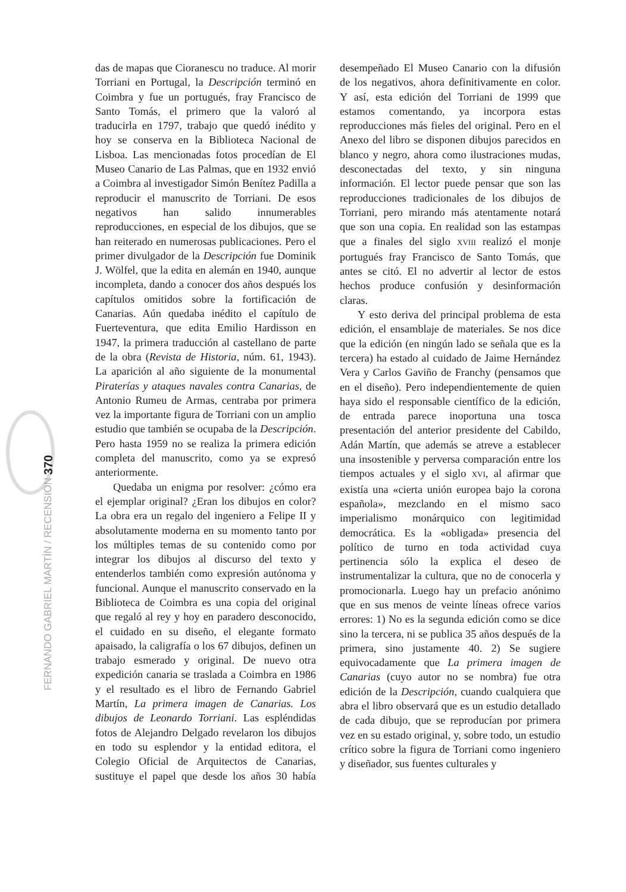FERNANDO GABRIEL MARTÍN / RECENSIÓN 370
das de mapas que Cioranescu no traduce. Al morir Torriani en Portugal, la Descripción terminó en Coimbra y fue un portugués, fray Francisco de Santo Tomás, el primero que la valoró al traducirla en 1797, trabajo que quedó inédito y hoy se conserva en la Biblioteca Nacional de Lisboa. Las mencionadas fotos procedían de El Museo Canario de Las Palmas, que en 1932 envió a Coimbra al investigador Simón Benítez Padilla a reproducir el manuscrito de Torriani. De esos negativos han salido innumerables reproducciones, en especial de los dibujos, que se han reiterado en numerosas publicaciones. Pero el primer divulgador de la Descripción fue Dominik J. Wölfel, que la edita en alemán en 1940, aunque incompleta, dando a conocer dos años después los capítulos omitidos sobre la fortificación de Canarias. Aún quedaba inédito el capítulo de Fuerteventura, que edita Emilio Hardisson en 1947, la primera traducción al castellano de parte de la obra (Revista de Historia, núm. 61, 1943). La aparición al año siguiente de la monumental Piraterías y ataques navales contra Canarias, de Antonio Rumeu de Armas, centraba por primera vez la importante figura de Torriani con un amplio estudio que también se ocupaba de la Descripción. Pero hasta 1959 no se realiza la primera edición completa del manuscrito, como ya se expresó anteriormente.
Quedaba un enigma por resolver: ¿cómo era el ejemplar original? ¿Eran los dibujos en color? La obra era un regalo del ingeniero a Felipe II y absolutamente moderna en su momento tanto por los múltiples temas de su contenido como por integrar los dibujos al discurso del texto y entenderlos también como expresión autónoma y funcional. Aunque el manuscrito conservado en la Biblioteca de Coimbra es una copia del original que regaló al rey y hoy en paradero desconocido, el cuidado en su diseño, el elegante formato apaisado, la caligrafía o los 67 dibujos, definen un trabajo esmerado y original. De nuevo otra expedición canaria se traslada a Coimbra en 1986 y el resultado es el libro de Fernando Gabriel Martín, La primera imagen de Canarias. Los dibujos de Leonardo Torriani. Las espléndidas fotos de Alejandro Delgado revelaron los dibujos en todo su esplendor y la entidad editora, el Colegio Oficial de Arquitectos de Canarias, sustituye el papel que desde los años 30 había desempeñado El Museo Canario con la difusión de los negativos, ahora definitivamente en color. Y así, esta edición del Torriani de 1999 que estamos comentando, ya incorpora estas reproducciones más fieles del original. Pero en el Anexo del libro se disponen dibujos parecidos en blanco y negro, ahora como ilustraciones mudas, desconectadas del texto, y sin ninguna información. El lector puede pensar que son las reproducciones tradicionales de los dibujos de Torriani, pero mirando más atentamente notará que son una copia. En realidad son las estampas que a finales del siglo XVIII realizó el monje portugués fray Francisco de Santo Tomás, que antes se citó. El no advertir al lector de estos hechos produce confusión y desinformación claras.
Y esto deriva del principal problema de esta edición, el ensamblaje de materiales. Se nos dice que la edición (en ningún lado se señala que es la tercera) ha estado al cuidado de Jaime Hernández Vera y Carlos Gaviño de Franchy (pensamos que en el diseño). Pero independientemente de quien haya sido el responsable científico de la edición, de entrada parece inoportuna una tosca presentación del anterior presidente del Cabildo, Adán Martín, que además se atreve a establecer una insostenible y perversa comparación entre los tiempos actuales y el siglo XVI, al afirmar que existía una «cierta unión europea bajo la corona española», mezclando en el mismo saco imperialismo monárquico con legitimidad democrática. Es la «obligada» presencia del político de turno en toda actividad cuya pertinencia sólo la explica el deseo de instrumentalizar la cultura, que no de conocerla y promocionarla. Luego hay un prefacio anónimo que en sus menos de veinte líneas ofrece varios errores: 1) No es la segunda edición como se dice sino la tercera, ni se publica 35 años después de la primera, sino justamente 40. 2) Se sugiere equivocadamente que La primera imagen de Canarias (cuyo autor no se nombra) fue otra edición de la Descripción, cuando cualquiera que abra el libro observará que es un estudio detallado de cada dibujo, que se reproducían por primera vez en su estado original, y, sobre todo, un estudio crítico sobre la figura de Torriani como ingeniero y diseñador, sus fuentes culturales y